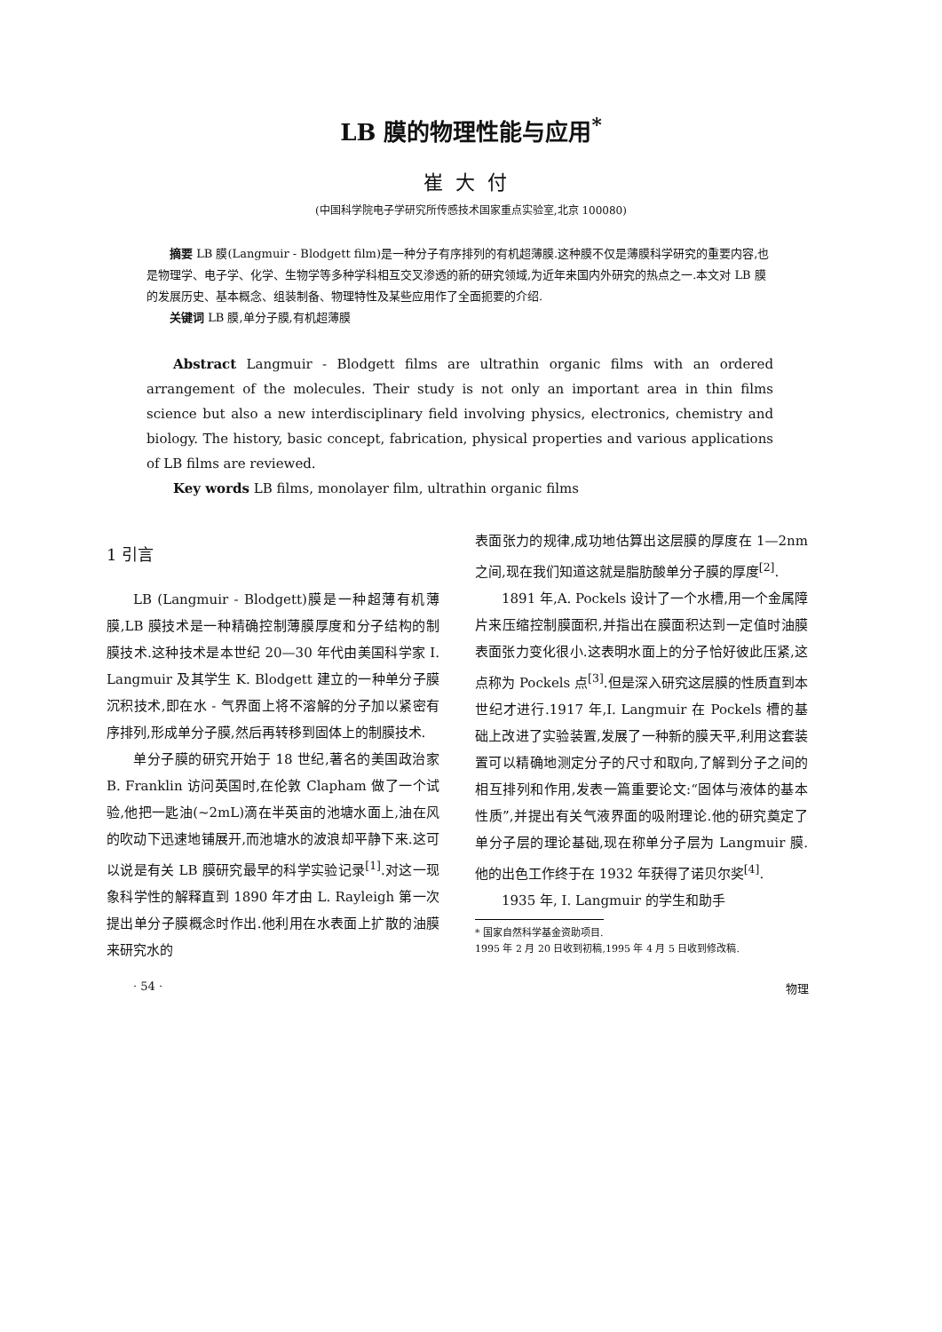LB 膜的物理性能与应用<sup>*</sup>
崔大付
(中国科学院电子学研究所传感技术国家重点实验室,北京 100080)
摘要 LB 膜(Langmuir - Blodgett film)是一种分子有序排列的有机超薄膜.这种膜不仅是薄膜科学研究的重要内容,也是物理学、电子学、化学、生物学等多种学科相互交叉渗透的新的研究领域,为近年来国内外研究的热点之一.本文对 LB 膜的发展历史、基本概念、组装制备、物理特性及某些应用作了全面扼要的介绍.
关键词 LB 膜,单分子膜,有机超薄膜
Abstract Langmuir - Blodgett films are ultrathin organic films with an ordered arrangement of the molecules. Their study is not only an important area in thin films science but also a new interdisciplinary field involving physics, electronics, chemistry and biology. The history, basic concept, fabrication, physical properties and various applications of LB films are reviewed.
Key words LB films, monolayer film, ultrathin organic films
1 引言
LB (Langmuir - Blodgett)膜是一种超薄有机薄膜,LB 膜技术是一种精确控制薄膜厚度和分子结构的制膜技术.这种技术是本世纪 20—30 年代由美国科学家 I. Langmuir 及其学生 K. Blodgett 建立的一种单分子膜沉积技术,即在水 - 气界面上将不溶解的分子加以紧密有序排列,形成单分子膜,然后再转移到固体上的制膜技术.
单分子膜的研究开始于 18 世纪,著名的美国政治家 B. Franklin 访问英国时,在伦敦 Clapham 做了一个试验,他把一匙油(~2mL)滴在半英亩的池塘水面上,油在风的吹动下迅速地铺展开,而池塘水的波浪却平静下来.这可以说是有关 LB 膜研究最早的科学实验记录<sup>[1]</sup>.对这一现象科学性的解释直到 1890 年才由 L. Rayleigh 第一次提出单分子膜概念时作出.他利用在水表面上扩散的油膜来研究水的
表面张力的规律,成功地估算出这层膜的厚度在 1—2nm 之间,现在我们知道这就是脂肪酸单分子膜的厚度<sup>[2]</sup>.
1891 年,A. Pockels 设计了一个水槽,用一个金属障片来压缩控制膜面积,并指出在膜面积达到一定值时油膜表面张力变化很小.这表明水面上的分子恰好彼此压紧,这点称为 Pockels 点<sup>[3]</sup>.但是深入研究这层膜的性质直到本世纪才进行.1917 年,I. Langmuir 在 Pockels 槽的基础上改进了实验装置,发展了一种新的膜天平,利用这套装置可以精确地测定分子的尺寸和取向,了解到分子之间的相互排列和作用,发表一篇重要论文:“固体与液体的基本性质”,并提出有关气液界面的吸附理论.他的研究奠定了单分子层的理论基础,现在称单分子层为 Langmuir 膜.他的出色工作终于在 1932 年获得了诺贝尔奖<sup>[4]</sup>.
1935 年, I. Langmuir 的学生和助手
* 国家自然科学基金资助项目.
1995 年 2 月 20 日收到初稿,1995 年 4 月 5 日收到修改稿.
· 54 · 物理